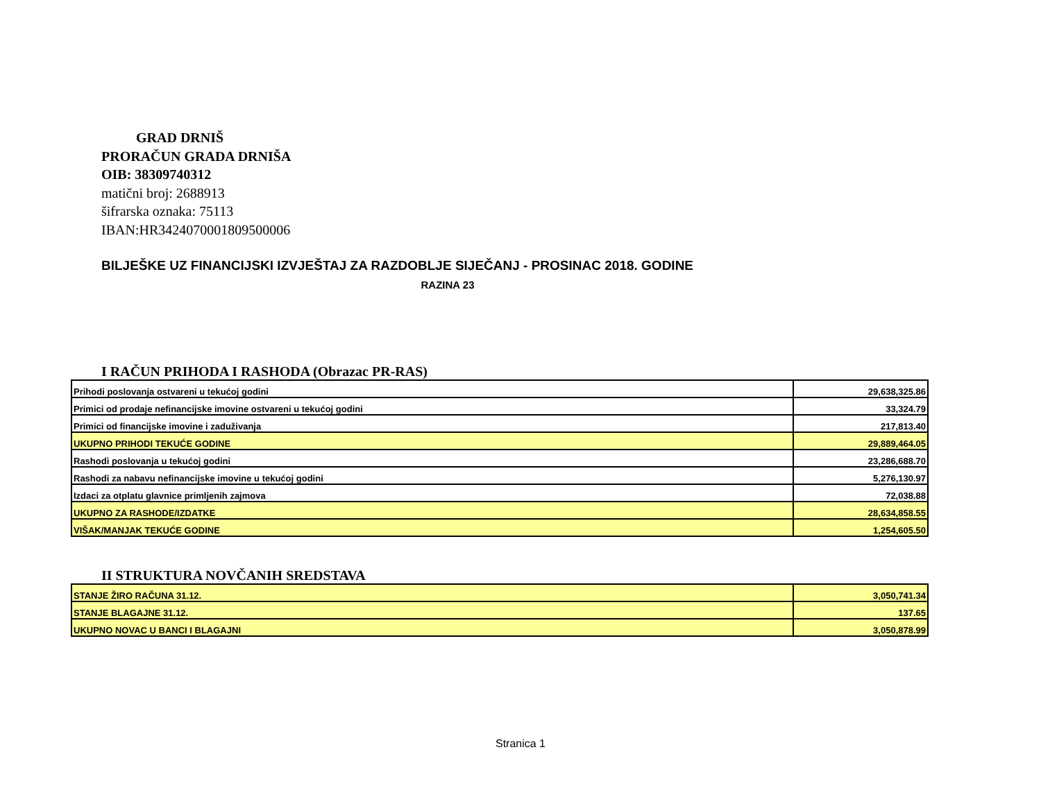GRAD DRNIŠ
PRORAČUN GRADA DRNIŠA
OIB: 38309740312
matični broj: 2688913
šifrarska oznaka: 75113
IBAN:HR3424070001809500006
BILJEŠKE UZ FINANCIJSKI IZVJEŠTAJ ZA RAZDOBLJE SIJEČANJ - PROSINAC 2018. GODINE
RAZINA 23
I RAČUN PRIHODA I RASHODA (Obrazac PR-RAS)
| Prihodi poslovanja ostvareni u tekućoj godini | 29,638,325.86 |
| Primici od prodaje nefinancijske imovine ostvareni u tekućoj godini | 33,324.79 |
| Primici od financijske imovine i zaduživanja | 217,813.40 |
| UKUPNO PRIHODI TEKUĆE GODINE | 29,889,464.05 |
| Rashodi poslovanja u tekućoj godini | 23,286,688.70 |
| Rashodi za nabavu nefinancijske imovine u tekućoj godini | 5,276,130.97 |
| Izdaci za otplatu glavnice primljenih zajmova | 72,038.88 |
| UKUPNO ZA RASHODE/IZDATKE | 28,634,858.55 |
| VIŠAK/MANJAK TEKUĆE GODINE | 1,254,605.50 |
II STRUKTURA NOVČANIH SREDSTAVA
| STANJE ŽIRO RAČUNA 31.12. | 3,050,741.34 |
| STANJE BLAGAJNE 31.12. | 137.65 |
| UKUPNO NOVAC U BANCI I BLAGAJNI | 3,050,878.99 |
Stranica 1